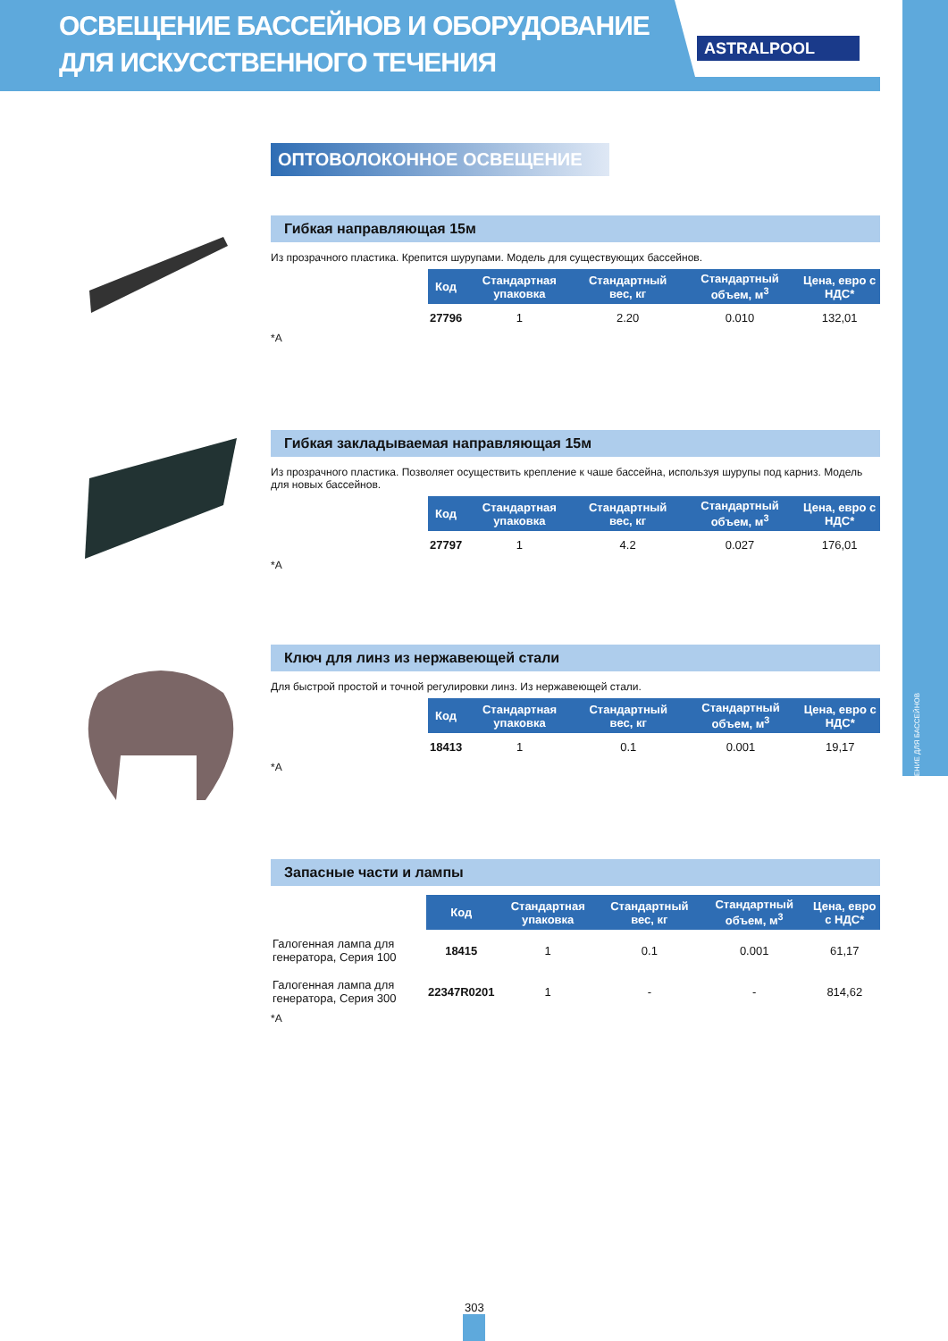ОСВЕЩЕНИЕ БАССЕЙНОВ И ОБОРУДОВАНИЕ
ДЛЯ ИСКУССТВЕННОГО ТЕЧЕНИЯ
ASTRALPOOL
ОСВЕЩЕНИЕ ДЛЯ БАССЕЙНОВ
ОПТОВОЛОКОННОЕ ОСВЕЩЕНИЕ
Гибкая направляющая 15м
Из прозрачного пластика. Крепится шурупами. Модель для существующих бассейнов.
| Код | Стандартная упаковка | Стандартный вес, кг | Стандартный объем, м<sup>3</sup> | Цена, евро с НДС* |
| --- | --- | --- | --- | --- |
| 27796 | 1 | 2.20 | 0.010 | 132,01 |
*A
Гибкая закладываемая направляющая 15м
Из прозрачного пластика. Позволяет осуществить крепление к чаше бассейна, используя шурупы под карниз. Модель для новых бассейнов.
| Код | Стандартная упаковка | Стандартный вес, кг | Стандартный объем, м<sup>3</sup> | Цена, евро с НДС* |
| --- | --- | --- | --- | --- |
| 27797 | 1 | 4.2 | 0.027 | 176,01 |
*A
Ключ для линз из нержавеющей стали
Для быстрой простой и точной регулировки линз. Из нержавеющей стали.
| Код | Стандартная упаковка | Стандартный вес, кг | Стандартный объем, м<sup>3</sup> | Цена, евро с НДС* |
| --- | --- | --- | --- | --- |
| 18413 | 1 | 0.1 | 0.001 | 19,17 |
*A
Запасные части и лампы
| | Код | Стандартная упаковка | Стандартный вес, кг | Стандартный объем, м<sup>3</sup> | Цена, евро с НДС* |
| --- | --- | --- | --- | --- | --- |
| Галогенная лампа для генератора, Серия 100 | 18415 | 1 | 0.1 | 0.001 | 61,17 |
| Галогенная лампа для генератора, Серия 300 | 22347R0201 | 1 | - | - | 814,62 |
*A
303